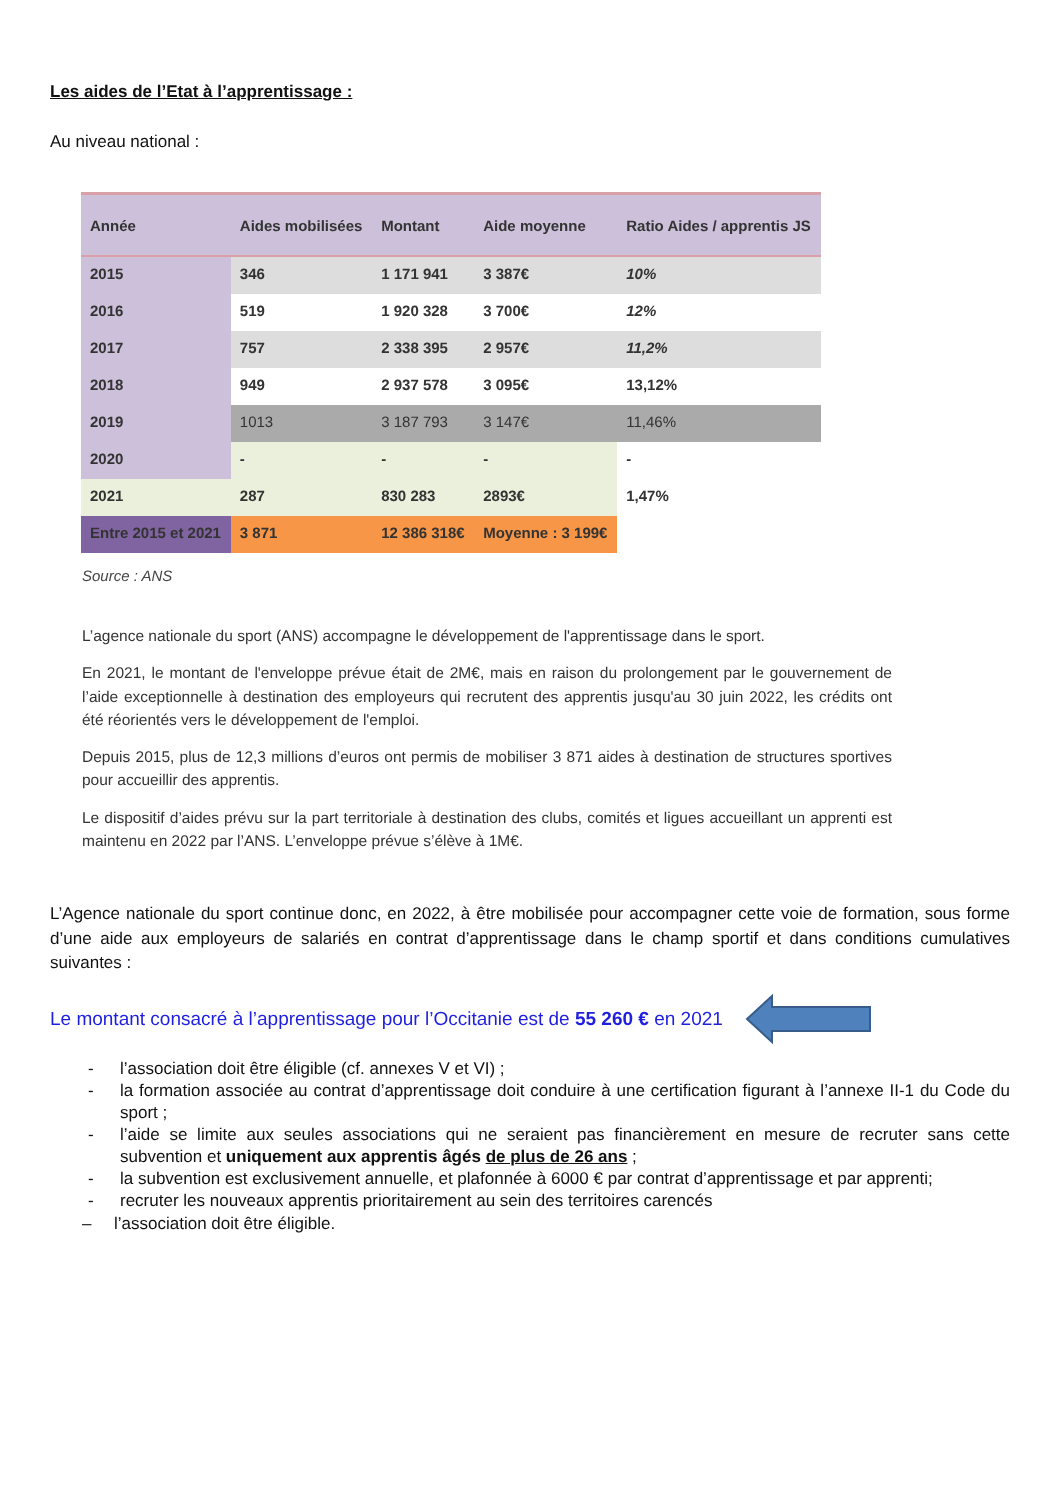Les aides de l’Etat à l’apprentissage :
Au niveau national :
| Année | Aides mobilisées | Montant | Aide moyenne | Ratio Aides / apprentis JS |
| --- | --- | --- | --- | --- |
| 2015 | 346 | 1 171 941 | 3 387€ | 10% |
| 2016 | 519 | 1 920 328 | 3 700€ | 12% |
| 2017 | 757 | 2 338 395 | 2 957€ | 11,2% |
| 2018 | 949 | 2 937 578 | 3 095€ | 13,12% |
| 2019 | 1013 | 3 187 793 | 3 147€ | 11,46% |
| 2020 | - | - | - | - |
| 2021 | 287 | 830 283 | 2893€ | 1,47% |
| Entre 2015 et 2021 | 3 871 | 12 386 318€ | Moyenne : 3 199€ | |
Source : ANS
L’agence nationale du sport (ANS) accompagne le développement de l'apprentissage dans le sport.
En 2021, le montant de l'enveloppe prévue était de 2M€, mais en raison du prolongement par le gouvernement de l’aide exceptionnelle à destination des employeurs qui recrutent des apprentis jusqu'au 30 juin 2022, les crédits ont été réorientés vers le développement de l'emploi.
Depuis 2015, plus de 12,3 millions d’euros ont permis de mobiliser 3 871 aides à destination de structures sportives pour accueillir des apprentis.
Le dispositif d’aides prévu sur la part territoriale à destination des clubs, comités et ligues accueillant un apprenti est maintenu en 2022 par l’ANS. L’enveloppe prévue s’élève à 1M€.
L’Agence nationale du sport continue donc, en 2022, à être mobilisée pour accompagner cette voie de formation, sous forme d’une aide aux employeurs de salariés en contrat d’apprentissage dans le champ sportif et dans conditions cumulatives suivantes :
Le montant consacré à l’apprentissage pour l’Occitanie est de 55 260 € en 2021
- l’association doit être éligible (cf. annexes V et VI) ;
- la formation associée au contrat d’apprentissage doit conduire à une certification figurant à l’annexe II-1 du Code du sport ;
- l’aide se limite aux seules associations qui ne seraient pas financièrement en mesure de recruter sans cette subvention et uniquement aux apprentis âgés de plus de 26 ans ;
- la subvention est exclusivement annuelle, et plafonnée à 6000 € par contrat d’apprentissage et par apprenti;
- recruter les nouveaux apprentis prioritairement au sein des territoires carencés
– l’association doit être éligible.